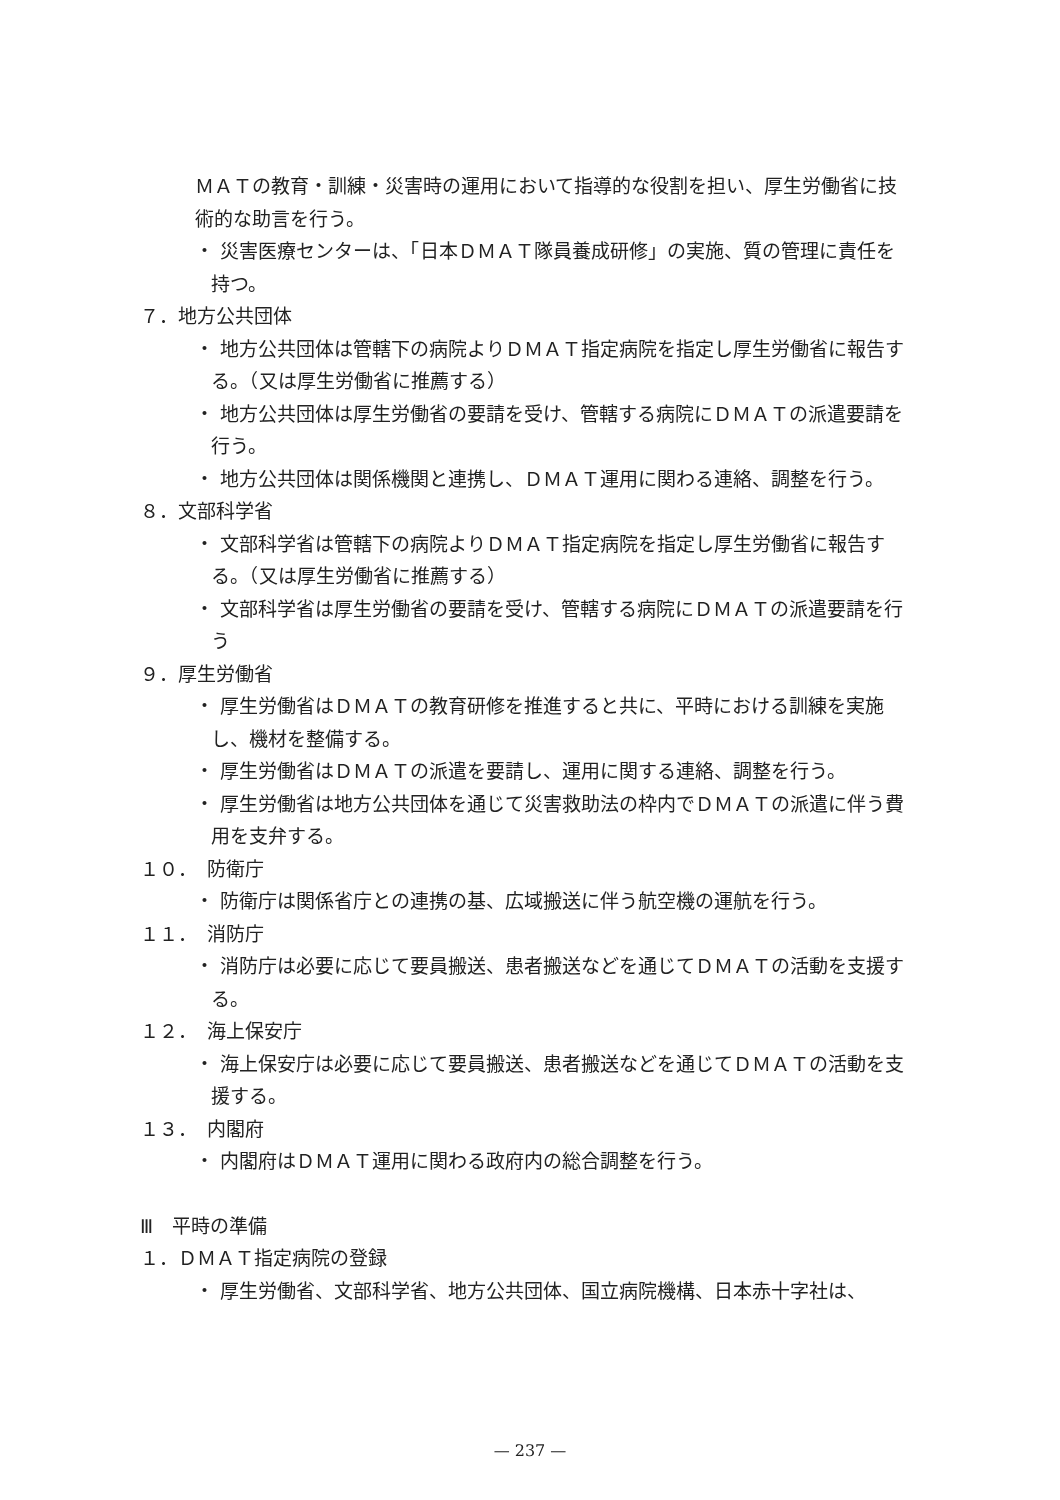ＭＡＴの教育・訓練・災害時の運用において指導的な役割を担い、厚生労働省に技術的な助言を行う。
・ 災害医療センターは、「日本ＤＭＡＴ隊員養成研修」の実施、質の管理に責任を持つ。
７．地方公共団体
・ 地方公共団体は管轄下の病院よりＤＭＡＴ指定病院を指定し厚生労働省に報告する。（又は厚生労働省に推薦する）
・ 地方公共団体は厚生労働省の要請を受け、管轄する病院にＤＭＡＴの派遣要請を行う。
・ 地方公共団体は関係機関と連携し、ＤＭＡＴ運用に関わる連絡、調整を行う。
８．文部科学省
・ 文部科学省は管轄下の病院よりＤＭＡＴ指定病院を指定し厚生労働省に報告する。（又は厚生労働省に推薦する）
・ 文部科学省は厚生労働省の要請を受け、管轄する病院にＤＭＡＴの派遣要請を行う
９．厚生労働省
・ 厚生労働省はＤＭＡＴの教育研修を推進すると共に、平時における訓練を実施し、機材を整備する。
・ 厚生労働省はＤＭＡＴの派遣を要請し、運用に関する連絡、調整を行う。
・ 厚生労働省は地方公共団体を通じて災害救助法の枠内でＤＭＡＴの派遣に伴う費用を支弁する。
１０．　防衛庁
・ 防衛庁は関係省庁との連携の基、広域搬送に伴う航空機の運航を行う。
１１．　消防庁
・ 消防庁は必要に応じて要員搬送、患者搬送などを通じてＤＭＡＴの活動を支援する。
１２．　海上保安庁
・ 海上保安庁は必要に応じて要員搬送、患者搬送などを通じてＤＭＡＴの活動を支援する。
１３．　内閣府
・ 内閣府はＤＭＡＴ運用に関わる政府内の総合調整を行う。
Ⅲ　平時の準備
１．ＤＭＡＴ指定病院の登録
・ 厚生労働省、文部科学省、地方公共団体、国立病院機構、日本赤十字社は、
— 237 —